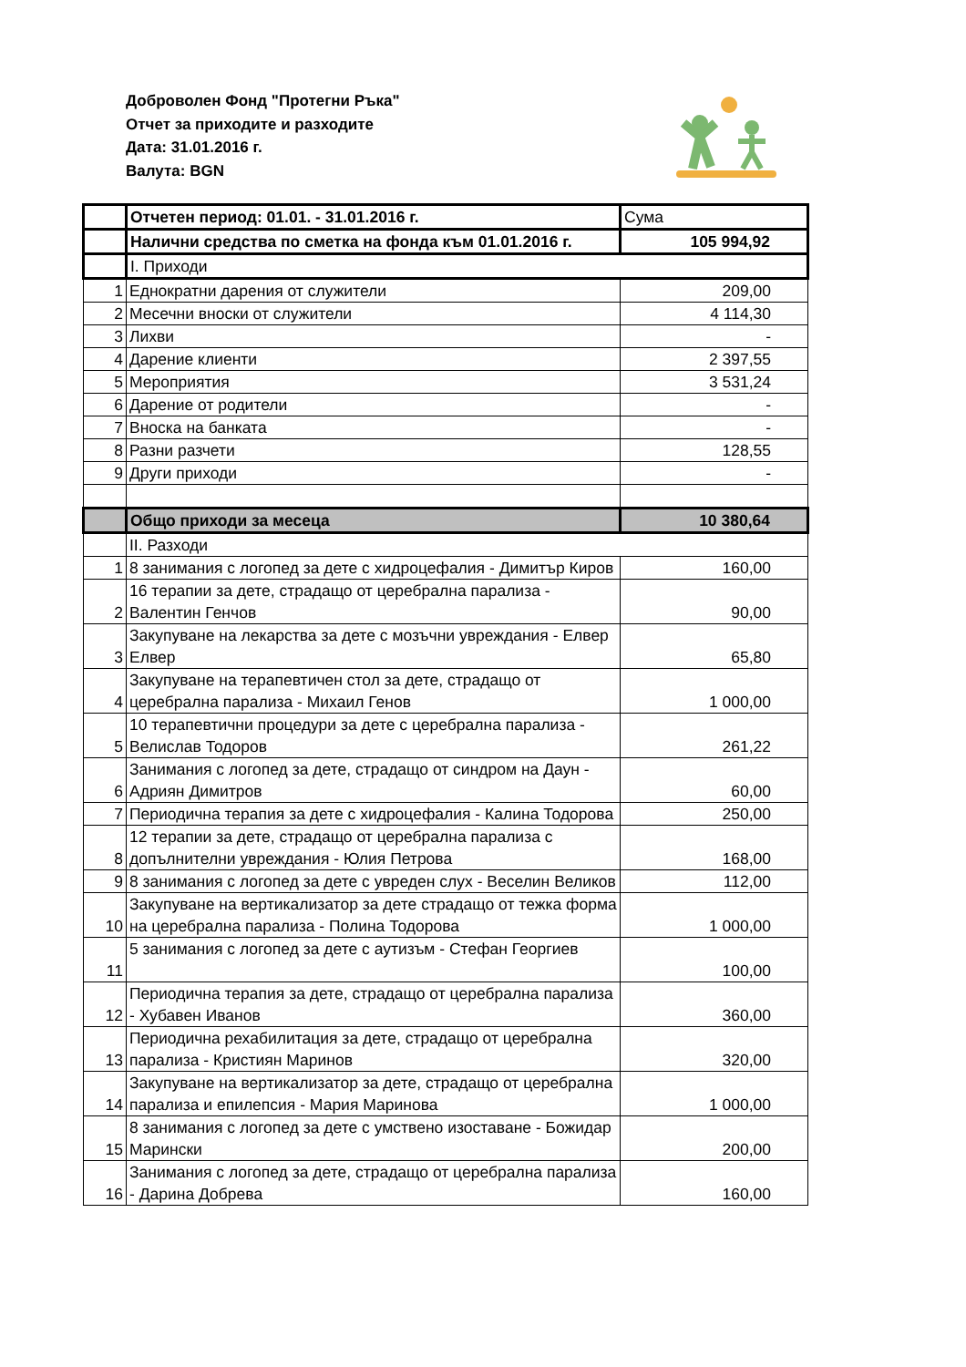Доброволен Фонд "Протегни Ръка"
Отчет за приходите и разходите
Дата: 31.01.2016 г.
Валута: BGN
| | Отчетен период: 01.01. - 31.01.2016 г. | Сума |
| | Налични средства по сметка на фонда към 01.01.2016 г. | 105 994,92 |
| | I. Приходи | |
| 1 | Еднократни дарения от служители | 209,00 |
| 2 | Месечни вноски от служители | 4 114,30 |
| 3 | Лихви | - |
| 4 | Дарение клиенти | 2 397,55 |
| 5 | Мероприятия | 3 531,24 |
| 6 | Дарение от родители | - |
| 7 | Вноска на банката | - |
| 8 | Разни разчети | 128,55 |
| 9 | Други приходи | - |
| | Общо приходи за месеца | 10 380,64 |
| | II. Разходи | |
| 1 | 8 занимания с логопед за дете с хидроцефалия - Димитър Киров | 160,00 |
| 2 | 16 терапии за дете, страдащо от церебрална парализа - Валентин Генчов | 90,00 |
| 3 | Закупуване на лекарства за дете с мозъчни увреждания - Елвер Елвер | 65,80 |
| 4 | Закупуване на терапевтичен стол за дете, страдащо от церебрална парализа - Михаил Генов | 1 000,00 |
| 5 | 10 терапевтични процедури за дете с церебрална парализа - Велислав Тодоров | 261,22 |
| 6 | Занимания с логопед за дете, страдащо от синдром на Даун - Адриян Димитров | 60,00 |
| 7 | Периодична терапия за дете с хидроцефалия - Калина Тодорова | 250,00 |
| 8 | 12 терапии за дете, страдащо от церебрална парализа с допълнителни увреждания - Юлия Петрова | 168,00 |
| 9 | 8 занимания с логопед за дете с увреден слух - Веселин Великов | 112,00 |
| 10 | Закупуване на вертикализатор за дете страдащо от тежка форма на церебрална парализа - Полина Тодорова | 1 000,00 |
| 11 | 5 занимания с логопед за дете с аутизъм - Стефан Георгиев | 100,00 |
| 12 | Периодична терапия за дете, страдащо от церебрална парализа - Хубавен Иванов | 360,00 |
| 13 | Периодична рехабилитация за дете, страдащо от церебрална парализа - Кристиян Маринов | 320,00 |
| 14 | Закупуване на вертикализатор за дете, страдащо от церебрална парализа и епилепсия - Мария Маринова | 1 000,00 |
| 15 | 8 занимания с логопед за дете с умствено изоставане - Божидар Марински | 200,00 |
| 16 | Занимания с логопед за дете, страдащо от церебрална парализа - Дарина Добрева | 160,00 |